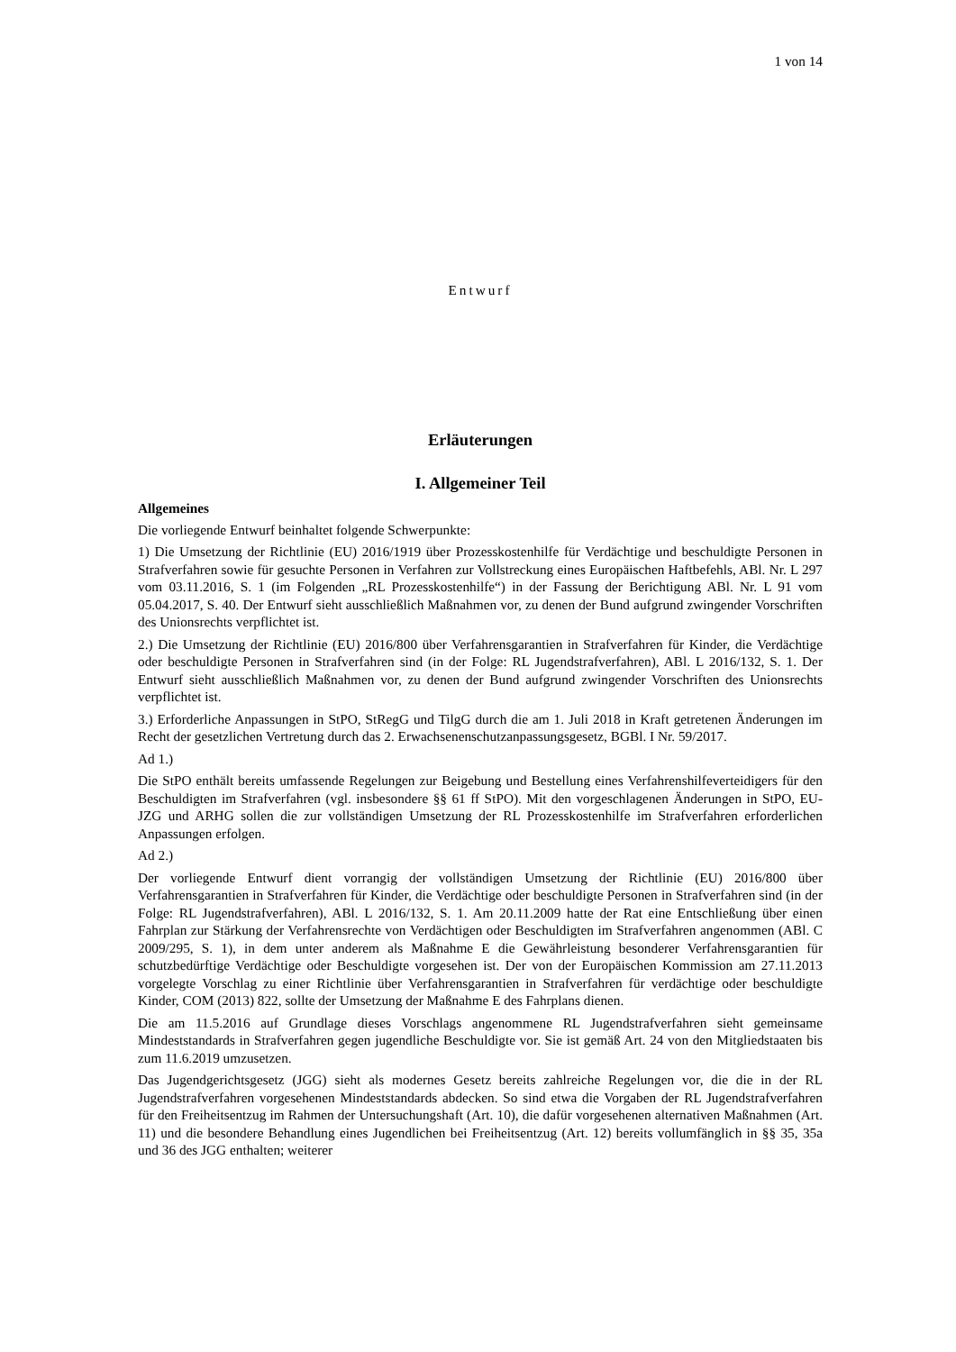1 von 14
Entwurf
Erläuterungen
I. Allgemeiner Teil
Allgemeines
Die vorliegende Entwurf beinhaltet folgende Schwerpunkte:
1) Die Umsetzung der Richtlinie (EU) 2016/1919 über Prozesskostenhilfe für Verdächtige und beschuldigte Personen in Strafverfahren sowie für gesuchte Personen in Verfahren zur Vollstreckung eines Europäischen Haftbefehls, ABl. Nr. L 297 vom 03.11.2016, S. 1 (im Folgenden „RL Prozesskostenhilfe“) in der Fassung der Berichtigung ABl. Nr. L 91 vom 05.04.2017, S. 40. Der Entwurf sieht ausschließlich Maßnahmen vor, zu denen der Bund aufgrund zwingender Vorschriften des Unionsrechts verpflichtet ist.
2.) Die Umsetzung der Richtlinie (EU) 2016/800 über Verfahrensgarantien in Strafverfahren für Kinder, die Verdächtige oder beschuldigte Personen in Strafverfahren sind (in der Folge: RL Jugendstrafverfahren), ABl. L 2016/132, S. 1. Der Entwurf sieht ausschließlich Maßnahmen vor, zu denen der Bund aufgrund zwingender Vorschriften des Unionsrechts verpflichtet ist.
3.) Erforderliche Anpassungen in StPO, StRegG und TilgG durch die am 1. Juli 2018 in Kraft getretenen Änderungen im Recht der gesetzlichen Vertretung durch das 2. Erwachsenenschutzanpassungsgesetz, BGBl. I Nr. 59/2017.
Ad 1.)
Die StPO enthält bereits umfassende Regelungen zur Beigebung und Bestellung eines Verfahrenshilfeverteidigers für den Beschuldigten im Strafverfahren (vgl. insbesondere §§ 61 ff StPO). Mit den vorgeschlagenen Änderungen in StPO, EU-JZG und ARHG sollen die zur vollständigen Umsetzung der RL Prozesskostenhilfe im Strafverfahren erforderlichen Anpassungen erfolgen.
Ad 2.)
Der vorliegende Entwurf dient vorrangig der vollständigen Umsetzung der Richtlinie (EU) 2016/800 über Verfahrensgarantien in Strafverfahren für Kinder, die Verdächtige oder beschuldigte Personen in Strafverfahren sind (in der Folge: RL Jugendstrafverfahren), ABl. L 2016/132, S. 1. Am 20.11.2009 hatte der Rat eine Entschließung über einen Fahrplan zur Stärkung der Verfahrensrechte von Verdächtigen oder Beschuldigten im Strafverfahren angenommen (ABl. C 2009/295, S. 1), in dem unter anderem als Maßnahme E die Gewährleistung besonderer Verfahrensgarantien für schutzbedürftige Verdächtige oder Beschuldigte vorgesehen ist. Der von der Europäischen Kommission am 27.11.2013 vorgelegte Vorschlag zu einer Richtlinie über Verfahrensgarantien in Strafverfahren für verdächtige oder beschuldigte Kinder, COM (2013) 822, sollte der Umsetzung der Maßnahme E des Fahrplans dienen.
Die am 11.5.2016 auf Grundlage dieses Vorschlags angenommene RL Jugendstrafverfahren sieht gemeinsame Mindeststandards in Strafverfahren gegen jugendliche Beschuldigte vor. Sie ist gemäß Art. 24 von den Mitgliedstaaten bis zum 11.6.2019 umzusetzen.
Das Jugendgerichtsgesetz (JGG) sieht als modernes Gesetz bereits zahlreiche Regelungen vor, die die in der RL Jugendstrafverfahren vorgesehenen Mindeststandards abdecken. So sind etwa die Vorgaben der RL Jugendstrafverfahren für den Freiheitsentzug im Rahmen der Untersuchungshaft (Art. 10), die dafür vorgesehenen alternativen Maßnahmen (Art. 11) und die besondere Behandlung eines Jugendlichen bei Freiheitsentzug (Art. 12) bereits vollumfänglich in §§ 35, 35a und 36 des JGG enthalten; weiterer